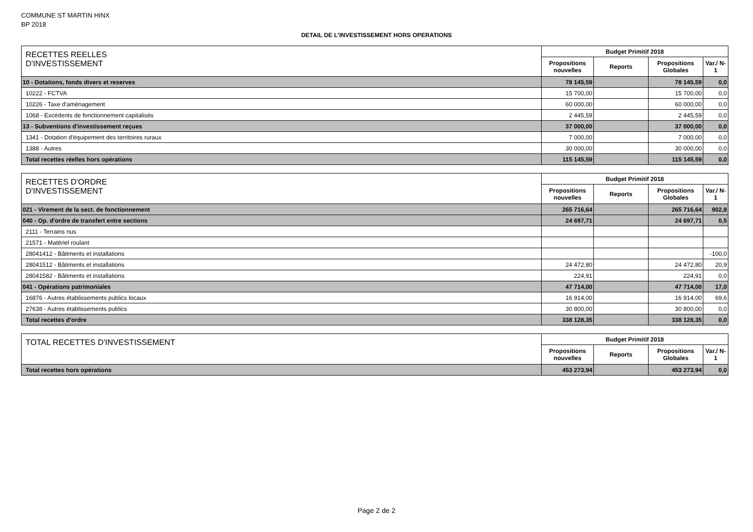COMMUNE ST MARTIN HINX
BP 2018
DETAIL DE L'INVESTISSEMENT HORS OPERATIONS
| RECETTES REELLES D'INVESTISSEMENT | Budget Primitif 2018 | | | |
| --- | --- | --- | --- | --- |
| | Propositions nouvelles | Reports | Propositions Globales | Var./ N-1 |
| 10 - Dotations, fonds divers et reserves | 78 145,59 | | 78 145,59 | 0,0 |
| 10222 - FCTVA | 15 700,00 | | 15 700,00 | 0,0 |
| 10226 - Taxe d'aménagement | 60 000,00 | | 60 000,00 | 0,0 |
| 1068 - Excédents de fonctionnement capitalisés | 2 445,59 | | 2 445,59 | 0,0 |
| 13 - Subventions d'investissement reçues | 37 000,00 | | 37 000,00 | 0,0 |
| 1341 - Dotation d'équipement des territoires ruraux | 7 000,00 | | 7 000,00 | 0,0 |
| 1388 - Autres | 30 000,00 | | 30 000,00 | 0,0 |
| Total recettes réelles hors opérations | 115 145,59 | | 115 145,59 | 0,0 |
| RECETTES D'ORDRE D'INVESTISSEMENT | Budget Primitif 2018 | | | |
| --- | --- | --- | --- | --- |
| | Propositions nouvelles | Reports | Propositions Globales | Var./ N-1 |
| 021 - Virement de la sect. de fonctionnement | 265 716,64 | | 265 716,64 | 902,8 |
| 040 - Op. d'ordre de transfert entre sections | 24 697,71 | | 24 697,71 | 0,5 |
| 2111 - Terrains nus | | | | |
| 21571 - Matériel roulant | | | | |
| 28041412 - Bâtiments et installations | | | | -100,0 |
| 28041512 - Bâtiments et installations | 24 472,80 | | 24 472,80 | 20,9 |
| 28041582 - Bâtiments et installations | 224,91 | | 224,91 | 0,0 |
| 041 - Opérations patrimoniales | 47 714,00 | | 47 714,00 | 17,0 |
| 16876 - Autres établissements publics locaux | 16 914,00 | | 16 914,00 | 69,6 |
| 27638 - Autres établissements publics | 30 800,00 | | 30 800,00 | 0,0 |
| Total recettes d'ordre | 338 128,35 | | 338 128,35 | 0,0 |
| TOTAL RECETTES D'INVESTISSEMENT | Budget Primitif 2018 | | | |
| --- | --- | --- | --- | --- |
| | Propositions nouvelles | Reports | Propositions Globales | Var./ N-1 |
| Total recettes hors opérations | 453 273,94 | | 453 273,94 | 0,0 |
Page 2 de 2